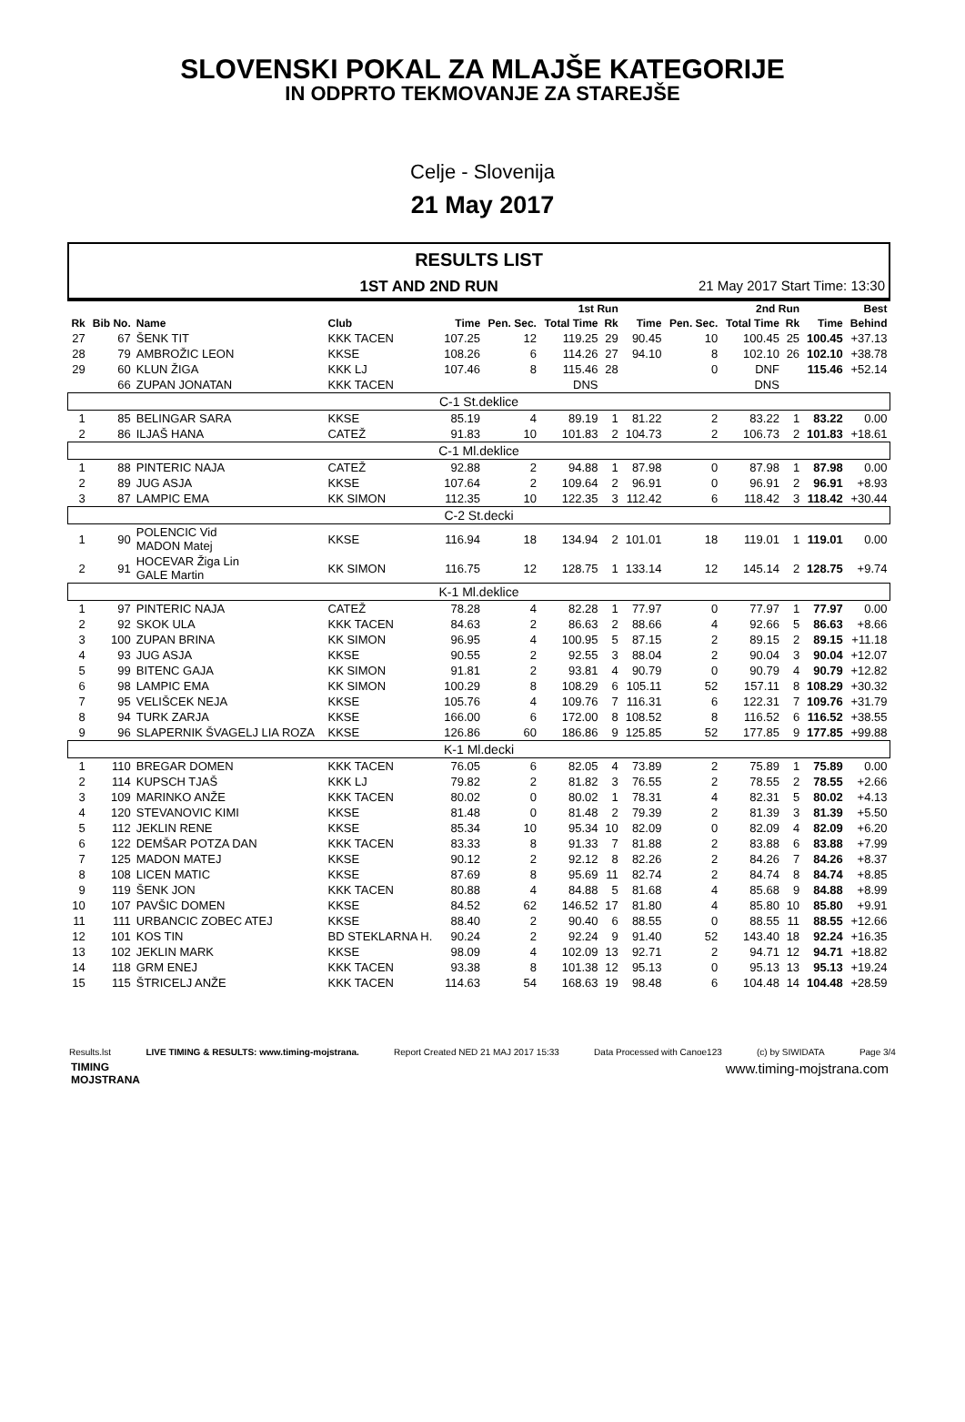SLOVENSKI POKAL ZA MLAJŠE KATEGORIJE
IN ODPRTO TEKMOVANJE ZA STAREJŠE
Celje - Slovenija
21 May 2017
RESULTS LIST
1ST AND 2ND RUN 21 May 2017 Start Time: 13:30
| | | | | 1st Run | | | | 2nd Run | | | | Best | |
| --- | --- | --- | --- | --- | --- | --- | --- | --- | --- | --- | --- | --- | --- |
| Rk | Bib No. | Name | Club | Time | Pen. Sec. | Total Time | Rk | Time | Pen. Sec. | Total Time | Rk | Time | Behind |
| 27 | 67 | ŠENK TIT | KKK TACEN | 107.25 | 12 | 119.25 | 29 | 90.45 | 10 | 100.45 | 25 | 100.45 | +37.13 |
| 28 | 79 | AMBROŽIC LEON | KKSE | 108.26 | 6 | 114.26 | 27 | 94.10 | 8 | 102.10 | 26 | 102.10 | +38.78 |
| 29 | 60 | KLUN ŽIGA | KKK LJ | 107.46 | 8 | 115.46 | 28 | | 0 | DNF | | 115.46 | +52.14 |
| | 66 | ZUPAN JONATAN | KKK TACEN | | | DNS | | | | DNS | | | |
| C-1 St.deklice | | | | | | | | | | | | | |
| 1 | 85 | BELINGAR SARA | KKSE | 85.19 | 4 | 89.19 | 1 | 81.22 | 2 | 83.22 | 1 | 83.22 | 0.00 |
| 2 | 86 | ILJAŠ HANA | CATEŽ | 91.83 | 10 | 101.83 | 2 | 104.73 | 2 | 106.73 | 2 | 101.83 | +18.61 |
| C-1 Ml.deklice | | | | | | | | | | | | | |
| 1 | 88 | PINTERIC NAJA | CATEŽ | 92.88 | 2 | 94.88 | 1 | 87.98 | 0 | 87.98 | 1 | 87.98 | 0.00 |
| 2 | 89 | JUG ASJA | KKSE | 107.64 | 2 | 109.64 | 2 | 96.91 | 0 | 96.91 | 2 | 96.91 | +8.93 |
| 3 | 87 | LAMPIC EMA | KK SIMON | 112.35 | 10 | 122.35 | 3 | 112.42 | 6 | 118.42 | 3 | 118.42 | +30.44 |
| C-2 St.decki | | | | | | | | | | | | | |
| 1 | 90 | POLENCIC Vid MADON Matej | KKSE | 116.94 | 18 | 134.94 | 2 | 101.01 | 18 | 119.01 | 1 | 119.01 | 0.00 |
| 2 | 91 | HOCEVAR Žiga Lin GALE Martin | KK SIMON | 116.75 | 12 | 128.75 | 1 | 133.14 | 12 | 145.14 | 2 | 128.75 | +9.74 |
| K-1 Ml.deklice | | | | | | | | | | | | | |
| 1 | 97 | PINTERIC NAJA | CATEŽ | 78.28 | 4 | 82.28 | 1 | 77.97 | 0 | 77.97 | 1 | 77.97 | 0.00 |
| 2 | 92 | SKOK ULA | KKK TACEN | 84.63 | 2 | 86.63 | 2 | 88.66 | 4 | 92.66 | 5 | 86.63 | +8.66 |
| 3 | 100 | ZUPAN BRINA | KK SIMON | 96.95 | 4 | 100.95 | 5 | 87.15 | 2 | 89.15 | 2 | 89.15 | +11.18 |
| 4 | 93 | JUG ASJA | KKSE | 90.55 | 2 | 92.55 | 3 | 88.04 | 2 | 90.04 | 3 | 90.04 | +12.07 |
| 5 | 99 | BITENC GAJA | KK SIMON | 91.81 | 2 | 93.81 | 4 | 90.79 | 0 | 90.79 | 4 | 90.79 | +12.82 |
| 6 | 98 | LAMPIC EMA | KK SIMON | 100.29 | 8 | 108.29 | 6 | 105.11 | 52 | 157.11 | 8 | 108.29 | +30.32 |
| 7 | 95 | VELIŠCEK NEJA | KKSE | 105.76 | 4 | 109.76 | 7 | 116.31 | 6 | 122.31 | 7 | 109.76 | +31.79 |
| 8 | 94 | TURK ZARJA | KKSE | 166.00 | 6 | 172.00 | 8 | 108.52 | 8 | 116.52 | 6 | 116.52 | +38.55 |
| 9 | 96 | SLAPERNIK ŠVAGELJ LIA ROZA | KKSE | 126.86 | 60 | 186.86 | 9 | 125.85 | 52 | 177.85 | 9 | 177.85 | +99.88 |
| K-1 Ml.decki | | | | | | | | | | | | | |
| 1 | 110 | BREGAR DOMEN | KKK TACEN | 76.05 | 6 | 82.05 | 4 | 73.89 | 2 | 75.89 | 1 | 75.89 | 0.00 |
| 2 | 114 | KUPSCH TJAŠ | KKK LJ | 79.82 | 2 | 81.82 | 3 | 76.55 | 2 | 78.55 | 2 | 78.55 | +2.66 |
| 3 | 109 | MARINKO ANŽE | KKK TACEN | 80.02 | 0 | 80.02 | 1 | 78.31 | 4 | 82.31 | 5 | 80.02 | +4.13 |
| 4 | 120 | STEVANOVIC KIMI | KKSE | 81.48 | 0 | 81.48 | 2 | 79.39 | 2 | 81.39 | 3 | 81.39 | +5.50 |
| 5 | 112 | JEKLIN RENE | KKSE | 85.34 | 10 | 95.34 | 10 | 82.09 | 0 | 82.09 | 4 | 82.09 | +6.20 |
| 6 | 122 | DEMŠAR POTZA DAN | KKK TACEN | 83.33 | 8 | 91.33 | 7 | 81.88 | 2 | 83.88 | 6 | 83.88 | +7.99 |
| 7 | 125 | MADON MATEJ | KKSE | 90.12 | 2 | 92.12 | 8 | 82.26 | 2 | 84.26 | 7 | 84.26 | +8.37 |
| 8 | 108 | LICEN MATIC | KKSE | 87.69 | 8 | 95.69 | 11 | 82.74 | 2 | 84.74 | 8 | 84.74 | +8.85 |
| 9 | 119 | ŠENK JON | KKK TACEN | 80.88 | 4 | 84.88 | 5 | 81.68 | 4 | 85.68 | 9 | 84.88 | +8.99 |
| 10 | 107 | PAVŠIC DOMEN | KKSE | 84.52 | 62 | 146.52 | 17 | 81.80 | 4 | 85.80 | 10 | 85.80 | +9.91 |
| 11 | 111 | URBANCIC ZOBEC ATEJ | KKSE | 88.40 | 2 | 90.40 | 6 | 88.55 | 0 | 88.55 | 11 | 88.55 | +12.66 |
| 12 | 101 | KOS TIN | BD STEKLARNA H. | 90.24 | 2 | 92.24 | 9 | 91.40 | 52 | 143.40 | 18 | 92.24 | +16.35 |
| 13 | 102 | JEKLIN MARK | KKSE | 98.09 | 4 | 102.09 | 13 | 92.71 | 2 | 94.71 | 12 | 94.71 | +18.82 |
| 14 | 118 | GRM ENEJ | KKK TACEN | 93.38 | 8 | 101.38 | 12 | 95.13 | 0 | 95.13 | 13 | 95.13 | +19.24 |
| 15 | 115 | ŠTRICELJ ANŽE | KKK TACEN | 114.63 | 54 | 168.63 | 19 | 98.48 | 6 | 104.48 | 14 | 104.48 | +28.59 |
Results.lst LIVE TIMING & RESULTS: www.timing-mojstrana. Report Created NED 21 MAJ 2017 15:33 Data Processed with Canoe123 (c) by SIWIDATA Page 3/4
TIMING
MOJSTRANA www.timing-mojstrana.com